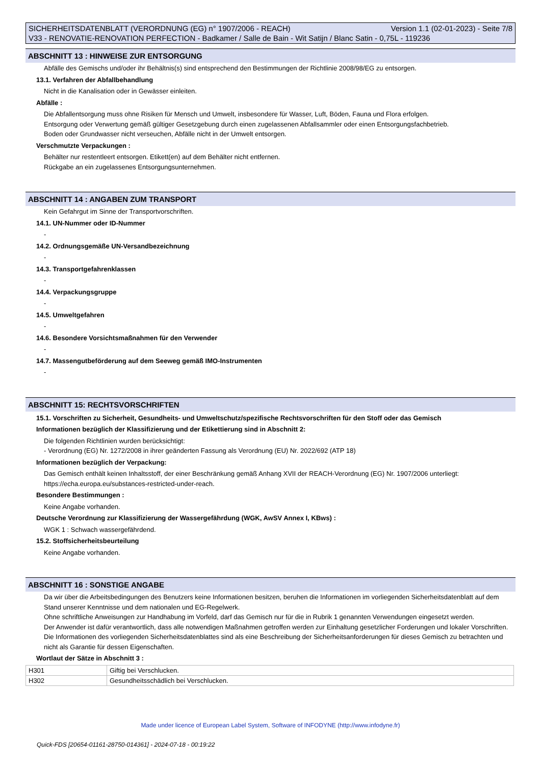SICHERHEITSDATENBLATT (VERORDNUNG (EG) n° 1907/2006 - REACH) Version 1.1 (02-01-2023) - Seite 7/8
V33 - RENOVATIE-RENOVATION PERFECTION - Badkamer / Salle de Bain - Wit Satijn / Blanc Satin - 0,75L - 119236
ABSCHNITT 13 : HINWEISE ZUR ENTSORGUNG
Abfälle des Gemischs und/oder ihr Behältnis(s) sind entsprechend den Bestimmungen der Richtlinie 2008/98/EG zu entsorgen.
13.1. Verfahren der Abfallbehandlung
Nicht in die Kanalisation oder in Gewässer einleiten.
Abfälle :
Die Abfallentsorgung muss ohne Risiken für Mensch und Umwelt, insbesondere für Wasser, Luft, Böden, Fauna und Flora erfolgen.
Entsorgung oder Verwertung gemäß gültiger Gesetzgebung durch einen zugelassenen Abfallsammler oder einen Entsorgungsfachbetrieb.
Boden oder Grundwasser nicht verseuchen, Abfälle nicht in der Umwelt entsorgen.
Verschmutzte Verpackungen :
Behälter nur restentleert entsorgen. Etikett(en) auf dem Behälter nicht entfernen.
Rückgabe an ein zugelassenes Entsorgungsunternehmen.
ABSCHNITT 14 : ANGABEN ZUM TRANSPORT
Kein Gefahrgut im Sinne der Transportvorschriften.
14.1. UN-Nummer oder ID-Nummer
-
14.2. Ordnungsgemäße UN-Versandbezeichnung
-
14.3. Transportgefahrenklassen
-
14.4. Verpackungsgruppe
-
14.5. Umweltgefahren
-
14.6. Besondere Vorsichtsmaßnahmen für den Verwender
-
14.7. Massengutbeförderung auf dem Seeweg gemäß IMO-Instrumenten
-
ABSCHNITT 15: RECHTSVORSCHRIFTEN
15.1. Vorschriften zu Sicherheit, Gesundheits- und Umweltschutz/spezifische Rechtsvorschriften für den Stoff oder das Gemisch
Informationen bezüglich der Klassifizierung und der Etikettierung sind in Abschnitt 2:
Die folgenden Richtlinien wurden berücksichtigt:
- Verordnung (EG) Nr. 1272/2008 in ihrer geänderten Fassung als Verordnung (EU) Nr. 2022/692 (ATP 18)
Informationen bezüglich der Verpackung:
Das Gemisch enthält keinen Inhaltsstoff, der einer Beschränkung gemäß Anhang XVII der REACH-Verordnung (EG) Nr. 1907/2006 unterliegt:
https://echa.europa.eu/substances-restricted-under-reach.
Besondere Bestimmungen :
Keine Angabe vorhanden.
Deutsche Verordnung zur Klassifizierung der Wassergefährdung (WGK, AwSV Annex I, KBws) :
WGK 1 : Schwach wassergefährdend.
15.2. Stoffsicherheitsbeurteilung
Keine Angabe vorhanden.
ABSCHNITT 16 : SONSTIGE ANGABE
Da wir über die Arbeitsbedingungen des Benutzers keine Informationen besitzen, beruhen die Informationen im vorliegenden Sicherheitsdatenblatt auf dem Stand unserer Kenntnisse und dem nationalen und EG-Regelwerk.
Ohne schriftliche Anweisungen zur Handhabung im Vorfeld, darf das Gemisch nur für die in Rubrik 1 genannten Verwendungen eingesetzt werden.
Der Anwender ist dafür verantwortlich, dass alle notwendigen Maßnahmen getroffen werden zur Einhaltung gesetzlicher Forderungen und lokaler Vorschriften.
Die Informationen des vorliegenden Sicherheitsdatenblattes sind als eine Beschreibung der Sicherheitsanforderungen für dieses Gemisch zu betrachten und nicht als Garantie für dessen Eigenschaften.
Wortlaut der Sätze in Abschnitt 3 :
| H301 | Giftig bei Verschlucken. |
| H302 | Gesundheitsschädlich bei Verschlucken. |
Made under licence of European Label System, Software of INFODYNE (http://www.infodyne.fr)
Quick-FDS [20654-01161-28750-014361] - 2024-07-18 - 00:19:22